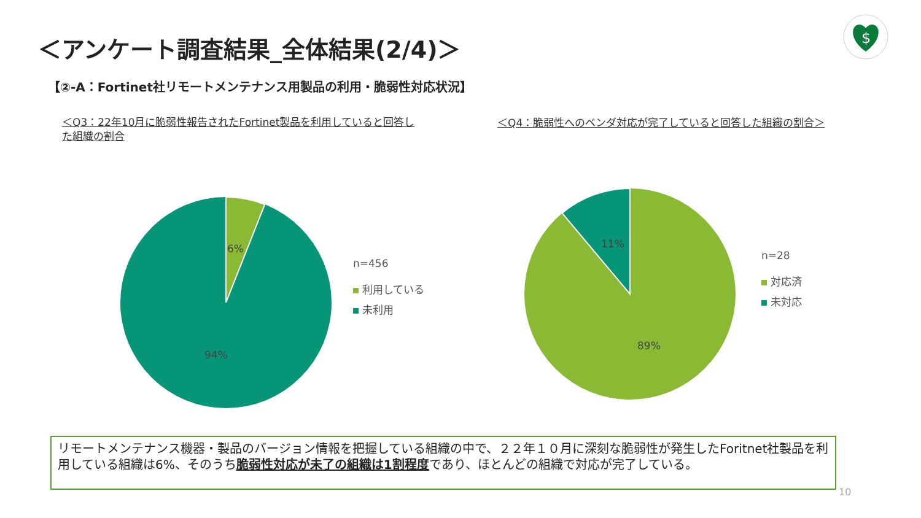＜アンケート調査結果_全体結果(2/4)＞
$
【②-A：Fortinet社リモートメンテナンス用製品の利用・脆弱性対応状況】
＜Q3：22年10月に脆弱性報告されたFortinet製品を利用していると回答した組織の割合
＜Q4：脆弱性へのベンダ対応が完了していると回答した組織の割合＞
6%
94%
n=456
利用している
未利用
11%
89%
n=28
対応済
未対応
リモートメンテナンス機器・製品のバージョン情報を把握している組織の中で、２２年１０月に深刻な脆弱性が発生したForitnet社製品を利用している組織は6%、そのうち脆弱性対応が未了の組織は1割程度であり、ほとんどの組織で対応が完了している。
10